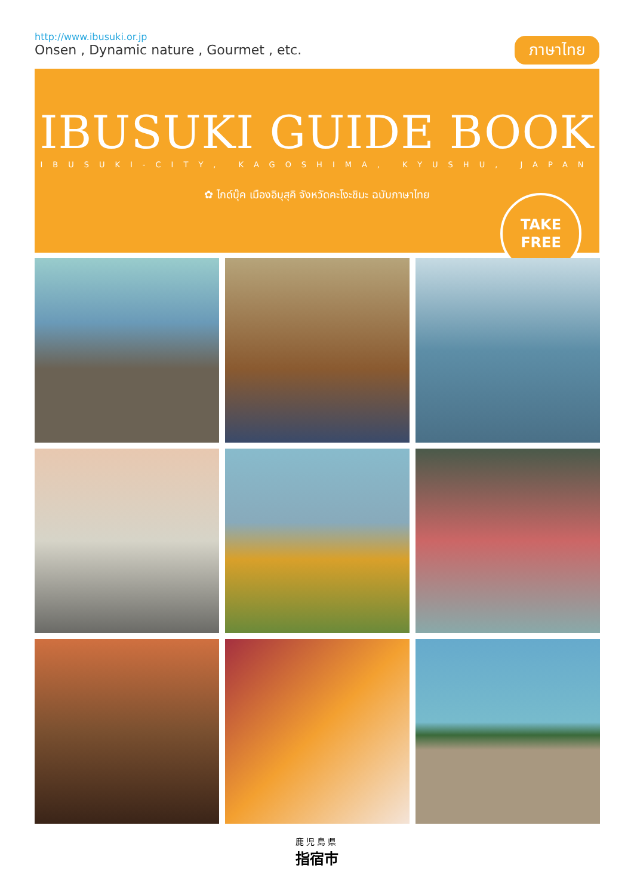http://www.ibusuki.or.jp
Onsen , Dynamic nature , Gourmet , etc.
ภาษาไทย
IBUSUKI GUIDE BOOK
IBUSUKI-CITY, KAGOSHIMA, KYUSHU, JAPAN
✿ ไกด์บุ๊ค เมืองอิบุสุคิ จังหวัดคะโงะชิมะ ฉบับภาษาไทย
TAKE
FREE
鹿児島県
指宿市